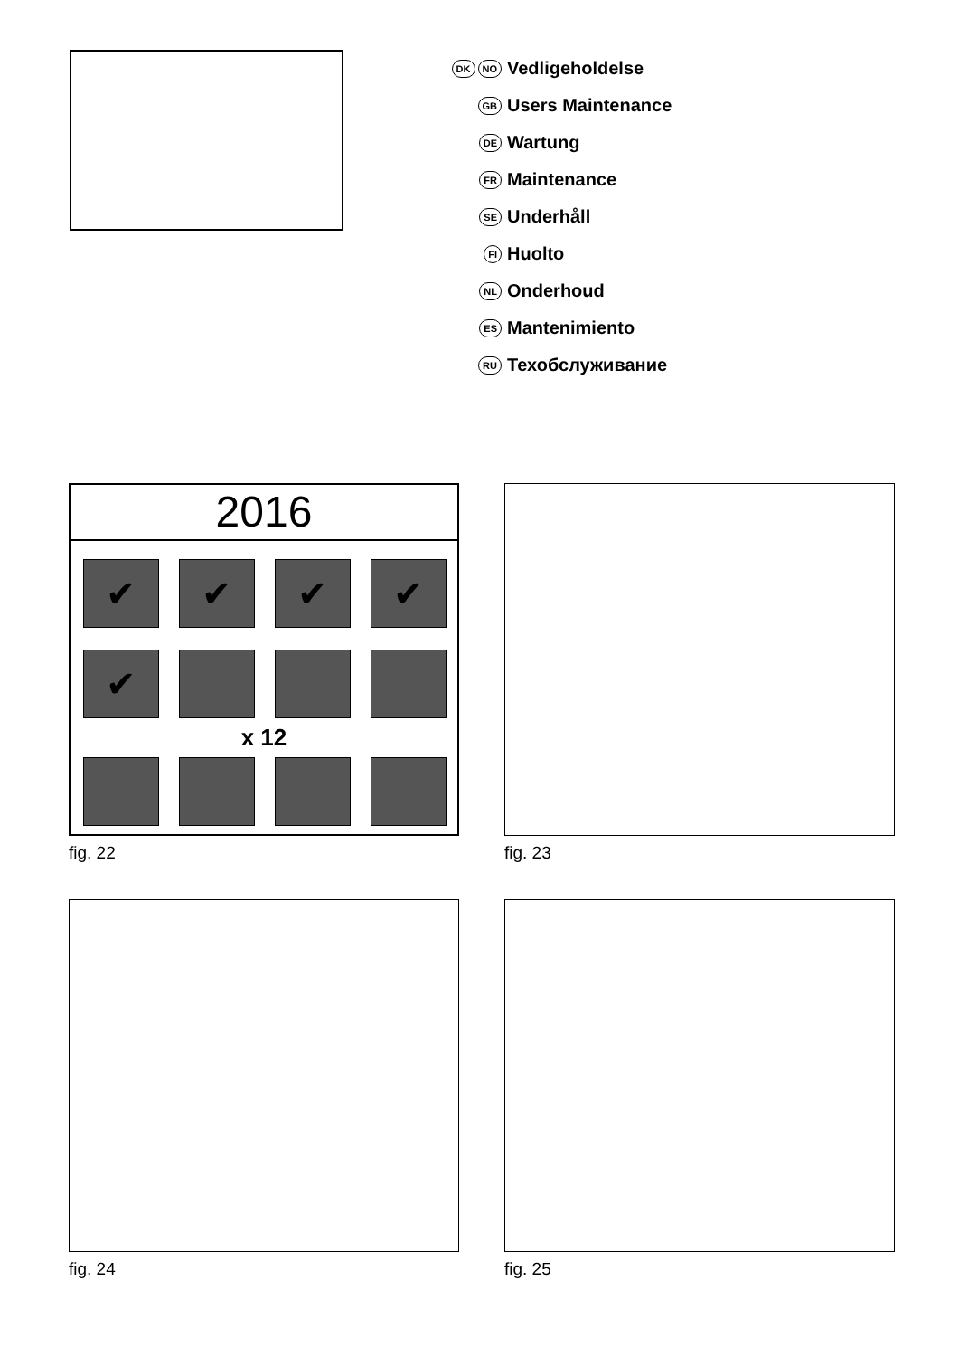DK NO Vedligeholdelse
GB Users Maintenance
DE Wartung
FR Maintenance
SE Underhåll
FI Huolto
NL Onderhoud
ES Mantenimiento
RU Техобслуживание
2016
✔
✔
✔
✔
✔
x 12
fig. 22
fig. 23
fig. 24
fig. 25